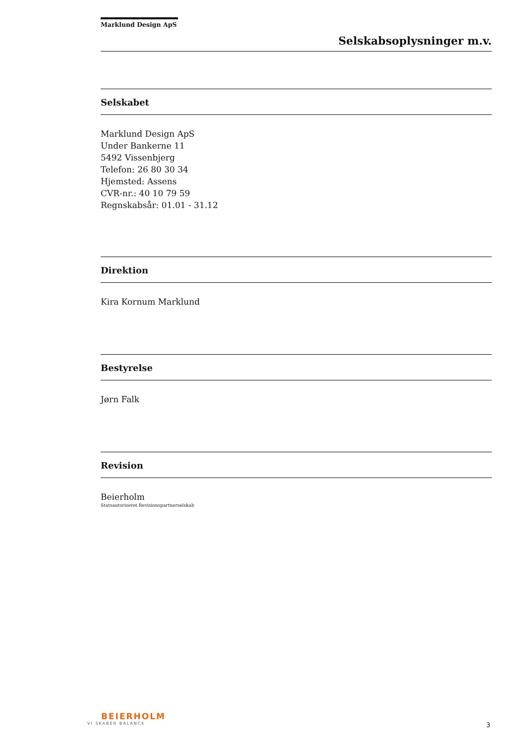Marklund Design ApS
Selskabsoplysninger m.v.
Selskabet
Marklund Design ApS
Under Bankerne 11
5492 Vissenbjerg
Telefon: 26 80 30 34
Hjemsted: Assens
CVR-nr.: 40 10 79 59
Regnskabsår: 01.01 - 31.12
Direktion
Kira Kornum Marklund
Bestyrelse
Jørn Falk
Revision
Beierholm
Statsautoriseret Revisionspartnerselskab
BEIERHOLM
VI SKABER BALANCE
3